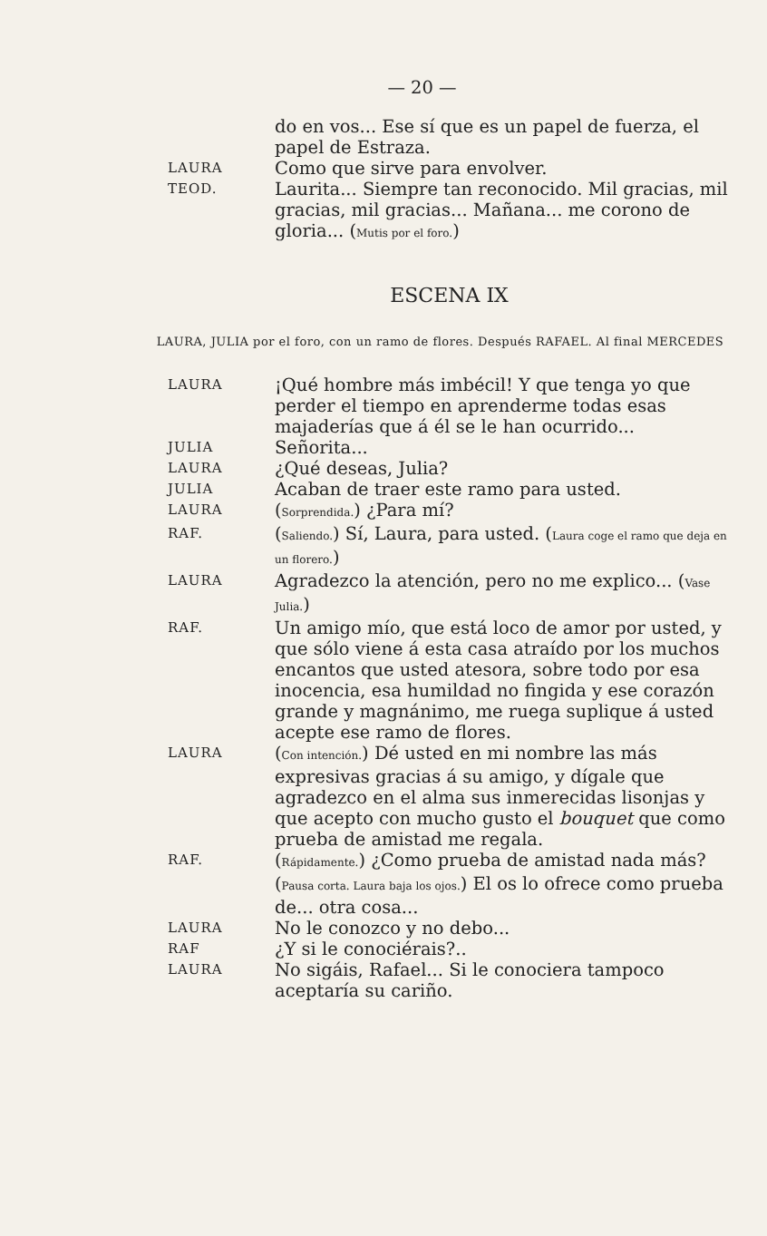— 20 —
do en vos... Ese sí que es un papel de fuerza, el papel de Estraza.
LAURA
Como que sirve para envolver.
TEOD.
Laurita... Siempre tan reconocido. Mil gracias, mil gracias, mil gracias... Mañana... me corono de gloria... (Mutis por el foro.)
ESCENA IX
LAURA, JULIA por el foro, con un ramo de flores. Después RAFAEL. Al final MERCEDES
LAURA
¡Qué hombre más imbécil! Y que tenga yo que perder el tiempo en aprenderme todas esas majaderías que á él se le han ocurrido...
JULIA
Señorita...
LAURA
¿Qué deseas, Julia?
JULIA
Acaban de traer este ramo para usted.
LAURA
(Sorprendida.) ¿Para mí?
RAF.
(Saliendo.) Sí, Laura, para usted. (Laura coge el ramo que deja en un florero.)
LAURA
Agradezco la atención, pero no me explico... (Vase Julia.)
RAF.
Un amigo mío, que está loco de amor por usted, y que sólo viene á esta casa atraído por los muchos encantos que usted atesora, sobre todo por esa inocencia, esa humildad no fingida y ese corazón grande y magnánimo, me ruega suplique á usted acepte ese ramo de flores.
LAURA
(Con intención.) Dé usted en mi nombre las más expresivas gracias á su amigo, y dígale que agradezco en el alma sus inmerecidas lisonjas y que acepto con mucho gusto el bouquet que como prueba de amistad me regala.
RAF.
(Rápidamente.) ¿Como prueba de amistad nada más? (Pausa corta. Laura baja los ojos.) El os lo ofrece como prueba de... otra cosa...
LAURA
No le conozco y no debo...
RAF
¿Y si le conociérais?..
LAURA
No sigáis, Rafael... Si le conociera tampoco aceptaría su cariño.